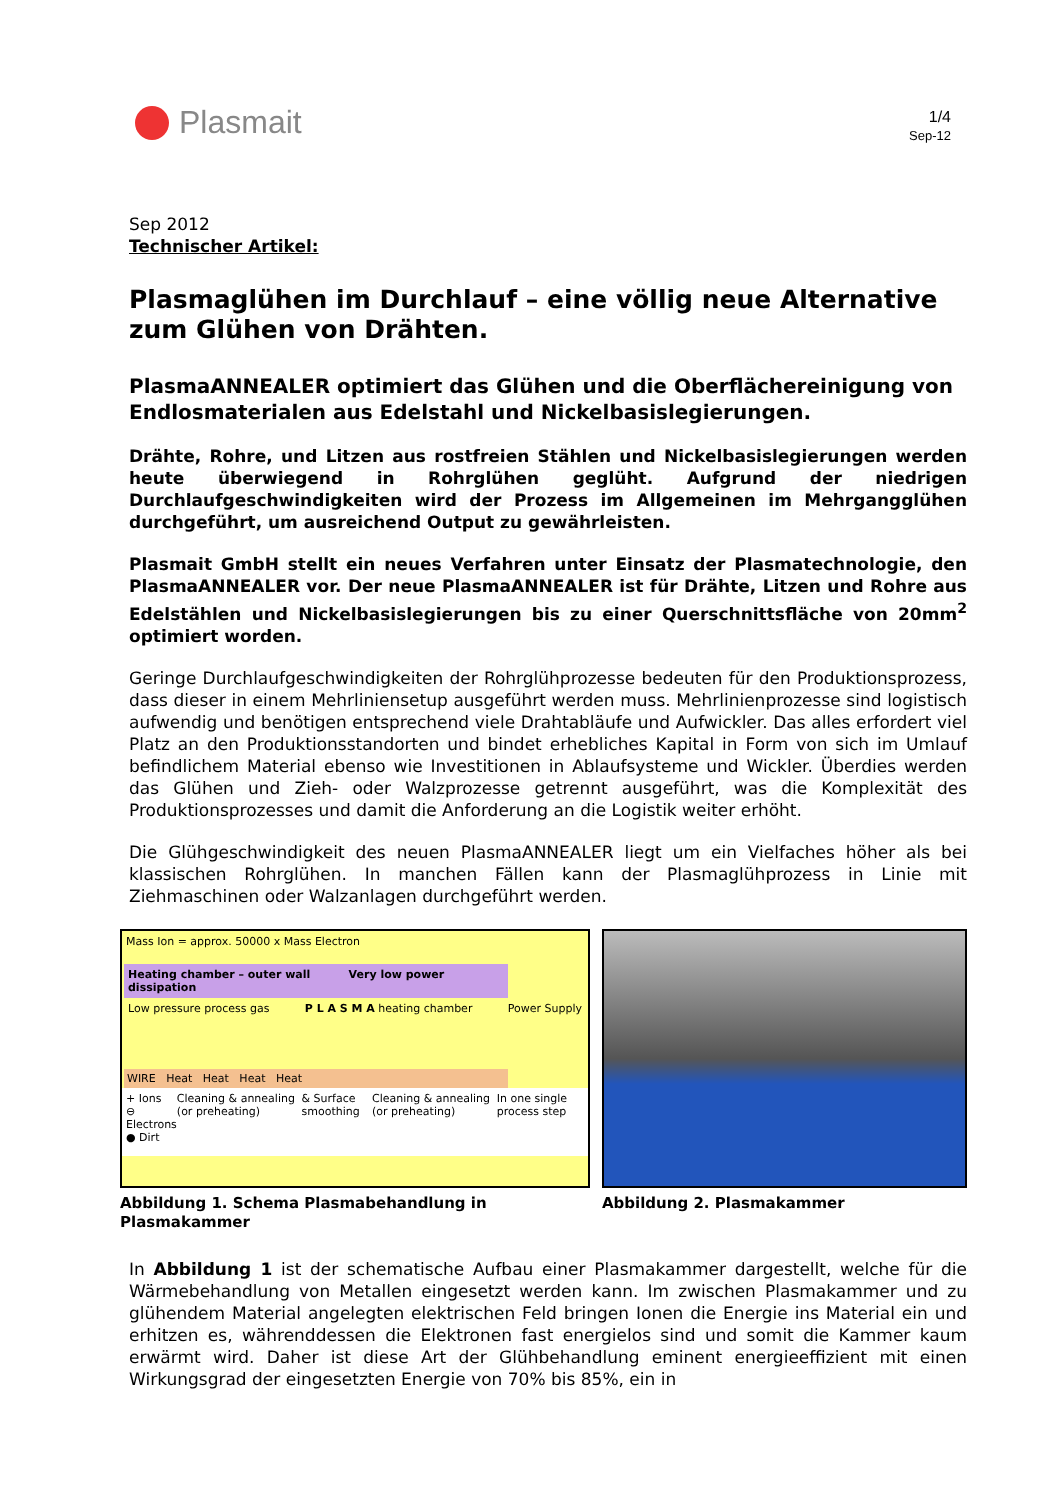Plasmait
1/4
Sep-12
Sep 2012
Technischer Artikel:
Plasmaglühen im Durchlauf – eine völlig neue Alternative zum Glühen von Drähten.
PlasmaANNEALER optimiert das Glühen und die Oberflächereinigung von Endlosmaterialen aus Edelstahl und Nickelbasislegierungen.
Drähte, Rohre, und Litzen aus rostfreien Stählen und Nickelbasislegierungen werden heute überwiegend in Rohrglühen geglüht. Aufgrund der niedrigen Durchlaufgeschwindigkeiten wird der Prozess im Allgemeinen im Mehrgangglühen durchgeführt, um ausreichend Output zu gewährleisten.
Plasmait GmbH stellt ein neues Verfahren unter Einsatz der Plasmatechnologie, den PlasmaANNEALER vor. Der neue PlasmaANNEALER ist für Drähte, Litzen und Rohre aus Edelstählen und Nickelbasislegierungen bis zu einer Querschnittsfläche von 20mm<sup>2</sup> optimiert worden.
Geringe Durchlaufgeschwindigkeiten der Rohrglühprozesse bedeuten für den Produktionsprozess, dass dieser in einem Mehrliniensetup ausgeführt werden muss. Mehrlinienprozesse sind logistisch aufwendig und benötigen entsprechend viele Drahtabläufe und Aufwickler. Das alles erfordert viel Platz an den Produktionsstandorten und bindet erhebliches Kapital in Form von sich im Umlauf befindlichem Material ebenso wie Investitionen in Ablaufsysteme und Wickler. Überdies werden das Glühen und Zieh- oder Walzprozesse getrennt ausgeführt, was die Komplexität des Produktionsprozesses und damit die Anforderung an die Logistik weiter erhöht.
Die Glühgeschwindigkeit des neuen PlasmaANNEALER liegt um ein Vielfaches höher als bei klassischen Rohrglühen. In manchen Fällen kann der Plasmaglühprozess in Linie mit Ziehmaschinen oder Walzanlagen durchgeführt werden.
Mass Ion = approx. 50000 x Mass Electron
Heating chamber – outer wall Very low power dissipation
Low pressure process gas P L A S M A heating chamber Power Supply
WIRE Heat Heat Heat Heat
+ Ions
⊖ Electrons
● Dirt Cleaning & annealing (or preheating) & Surface smoothing Cleaning & annealing (or preheating) In one single process step
Abbildung 1. Schema Plasmabehandlung in Plasmakammer
Abbildung 2. Plasmakammer
In Abbildung 1 ist der schematische Aufbau einer Plasmakammer dargestellt, welche für die Wärmebehandlung von Metallen eingesetzt werden kann. Im zwischen Plasmakammer und zu glühendem Material angelegten elektrischen Feld bringen Ionen die Energie ins Material ein und erhitzen es, währenddessen die Elektronen fast energielos sind und somit die Kammer kaum erwärmt wird. Daher ist diese Art der Glühbehandlung eminent energieeffizient mit einen Wirkungsgrad der eingesetzten Energie von 70% bis 85%, ein in